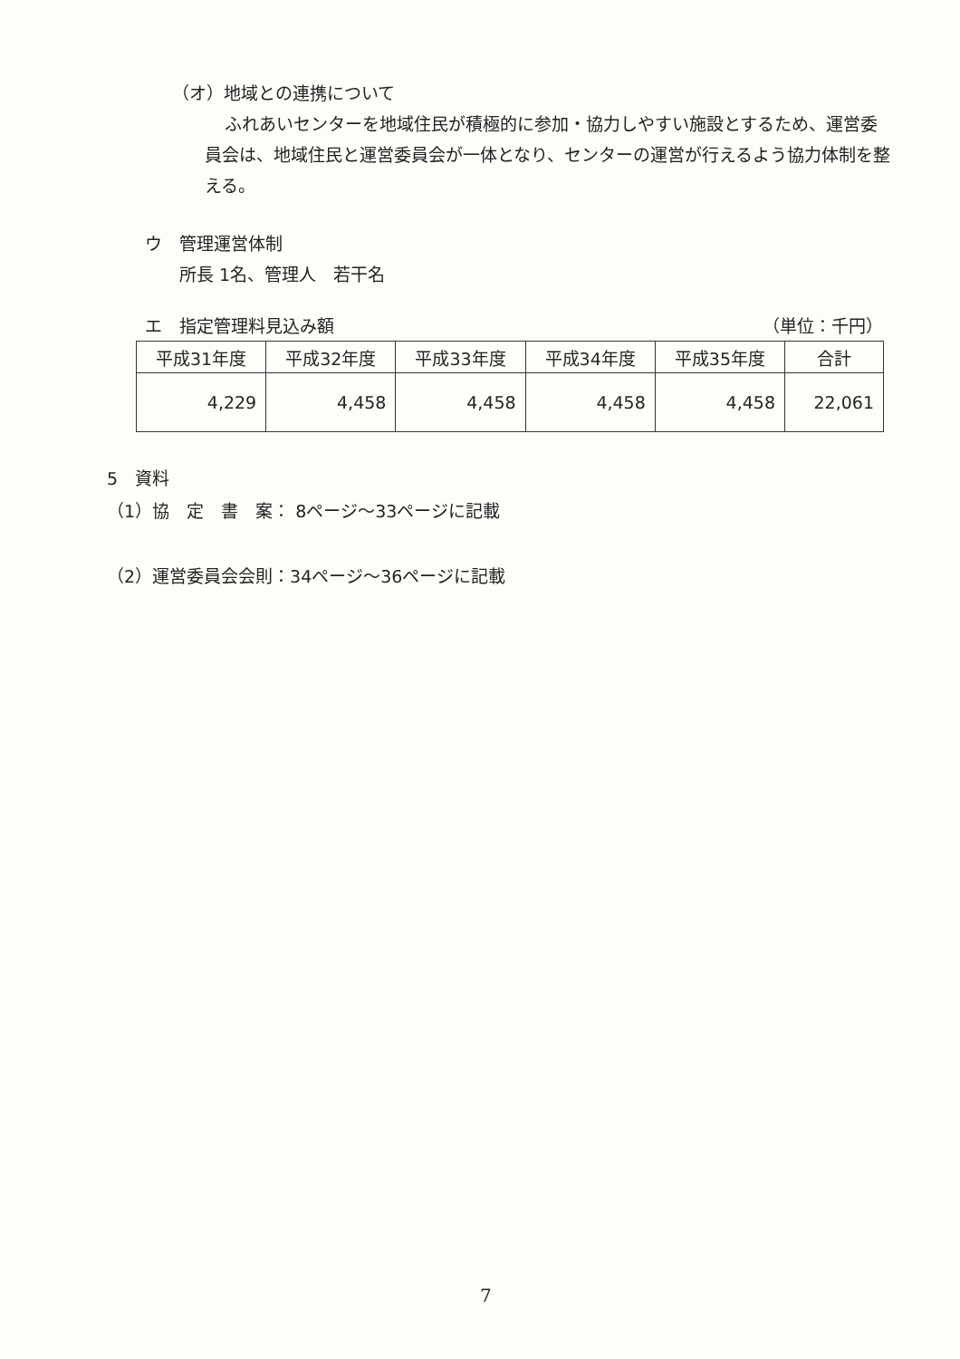（オ）地域との連携について
ふれあいセンターを地域住民が積極的に参加・協力しやすい施設とするため、運営委員会は、地域住民と運営委員会が一体となり、センターの運営が行えるよう協力体制を整える。
ウ　管理運営体制
　　所長 1名、管理人　若干名
エ　指定管理料見込み額 （単位：千円）
| 平成31年度 | 平成32年度 | 平成33年度 | 平成34年度 | 平成35年度 | 合計 |
| --- | --- | --- | --- | --- | --- |
| 4,229 | 4,458 | 4,458 | 4,458 | 4,458 | 22,061 |
5　資料
（1）協　定　書　案： 8ページ～33ページに記載
（2）運営委員会会則：34ページ～36ページに記載
7